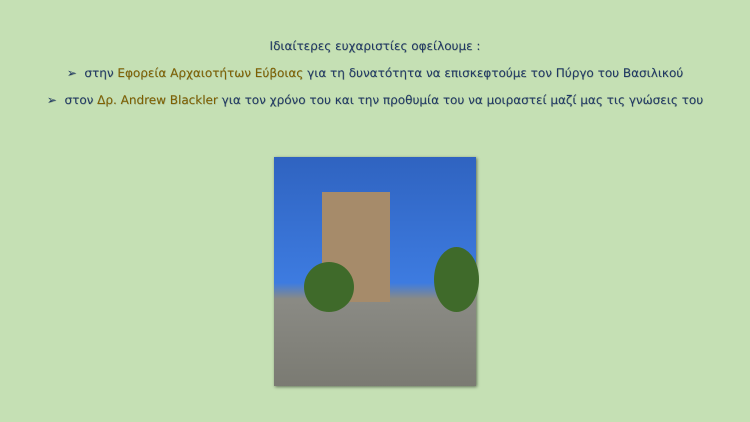Ιδιαίτερες ευχαριστίες οφείλουμε :
➢ στην Εφορεία Αρχαιοτήτων Εύβοιας για τη δυνατότητα να επισκεφτούμε τον Πύργο του Βασιλικού
➢ στον Δρ. Andrew Blackler για τον χρόνο του και την προθυμία του να μοιραστεί μαζί μας τις γνώσεις του